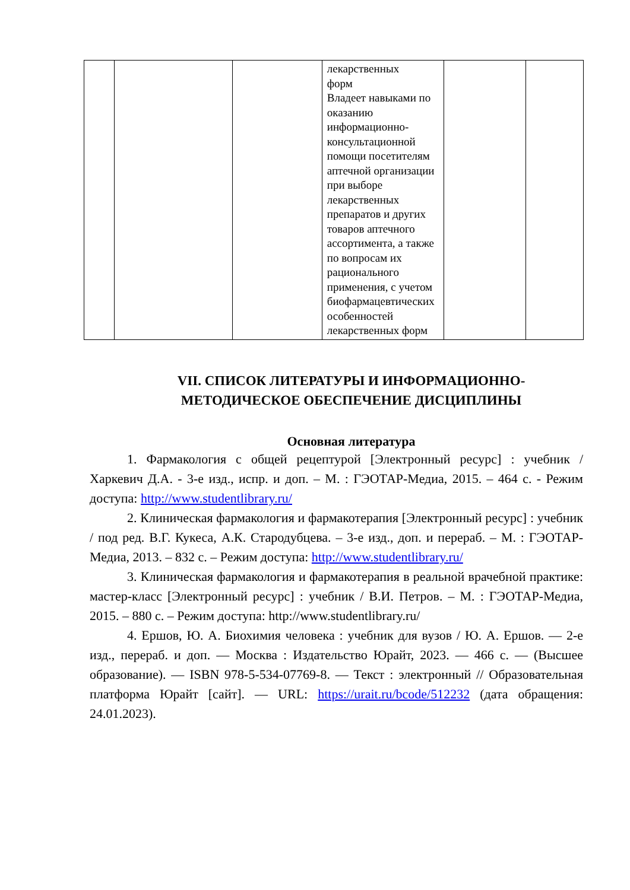| | | | лекарственных форм Владеет навыками по оказанию информационно-консультационной помощи посетителям аптечной организации при выборе лекарственных препаратов и других товаров аптечного ассортимента, а также по вопросам их рационального применения, с учетом биофармацевтических особенностей лекарственных форм | | |
VII. СПИСОК ЛИТЕРАТУРЫ И ИНФОРМАЦИОННО-
МЕТОДИЧЕСКОЕ ОБЕСПЕЧЕНИЕ ДИСЦИПЛИНЫ
Основная литература
1. Фармакология с общей рецептурой [Электронный ресурс] : учебник / Харкевич Д.А. - 3-е изд., испр. и доп. – М. : ГЭОТАР-Медиа, 2015. – 464 с. - Режим доступа: http://www.studentlibrary.ru/
2. Клиническая фармакология и фармакотерапия [Электронный ресурс] : учебник / под ред. В.Г. Кукеса, А.К. Стародубцева. – 3-е изд., доп. и перераб. – М. : ГЭОТАР-Медиа, 2013. – 832 с. – Режим доступа: http://www.studentlibrary.ru/
3. Клиническая фармакология и фармакотерапия в реальной врачебной практике: мастер-класс [Электронный ресурс] : учебник / В.И. Петров. – М. : ГЭОТАР-Медиа, 2015. – 880 с. – Режим доступа: http://www.studentlibrary.ru/
4. Ершов, Ю. А. Биохимия человека : учебник для вузов / Ю. А. Ершов. — 2-е изд., перераб. и доп. — Москва : Издательство Юрайт, 2023. — 466 с. — (Высшее образование). — ISBN 978-5-534-07769-8. — Текст : электронный // Образовательная платформа Юрайт [сайт]. — URL: https://urait.ru/bcode/512232 (дата обращения: 24.01.2023).